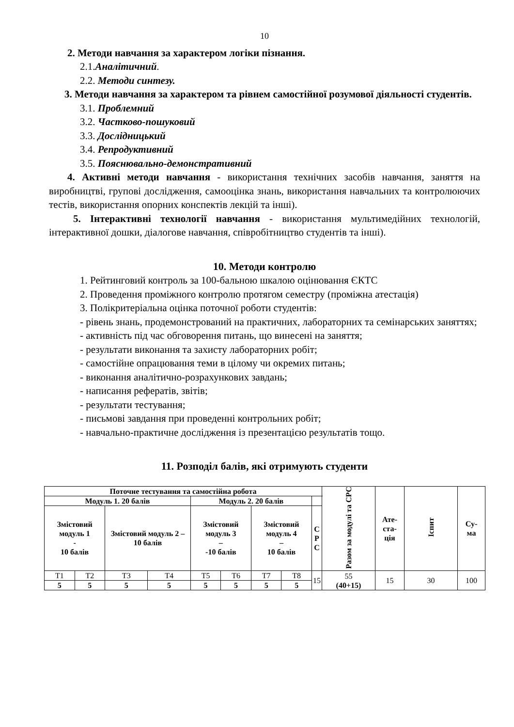10
2. Методи навчання за характером логіки пізнання.
2.1.Аналітичний.
2.2. Методи синтезу.
3. Методи навчання за характером та рівнем самостійної розумової діяльності студентів.
3.1. Проблемний
3.2. Частково-пошуковий
3.3. Дослідницький
3.4. Репродуктивний
3.5. Пояснювально-демонстративний
4. Активні методи навчання - використання технічних засобів навчання, заняття на виробництві, групові дослідження, самооцінка знань, використання навчальних та контролюючих тестів, використання опорних конспектів лекцій та інші).
5. Інтерактивні технології навчання - використання мультимедійних технологій, інтерактивної дошки, діалогове навчання, співробітництво студентів та інші).
10. Методи контролю
1. Рейтинговий контроль за 100-бальною шкалою оцінювання ЄКТС
2. Проведення проміжного контролю протягом семестру (проміжна атестація)
3. Полікритеріальна оцінка поточної роботи студентів:
- рівень знань, продемонстрований на практичних, лабораторних та семінарських заняттях;
- активність під час обговорення питань, що винесені на заняття;
- результати виконання та захисту лабораторних робіт;
- самостійне опрацювання теми в цілому чи окремих питань;
- виконання аналітично-розрахункових завдань;
- написання рефератів, звітів;
- результати тестування;
- письмові завдання при проведенні контрольних робіт;
- навчально-практичне дослідження із презентацією результатів тощо.
11. Розподіл балів, які отримують студенти
| Поточне тестування та самостійна робота | | | | | | | | | Разом за модулі та СРС | Ате- ста- ція | Іспит | Су- ма |
| Модуль 1. 20 балів | | | | Модуль 2. 20 балів | | | | | | | | |
| Змістовий модуль 1 - 10 балів | | Змістовий модуль 2 – 10 балів | | Змістовий модуль 3 – -10 балів | | Змістовий модуль 4 – 10 балів | | С Р С | | | | |
| Т1 | Т2 | Т3 | Т4 | Т5 | Т6 | Т7 | Т8 | 15 | 55 (40+15) | 15 | 30 | 100 |
| 5 | 5 | 5 | 5 | 5 | 5 | 5 | 5 | | | | | |